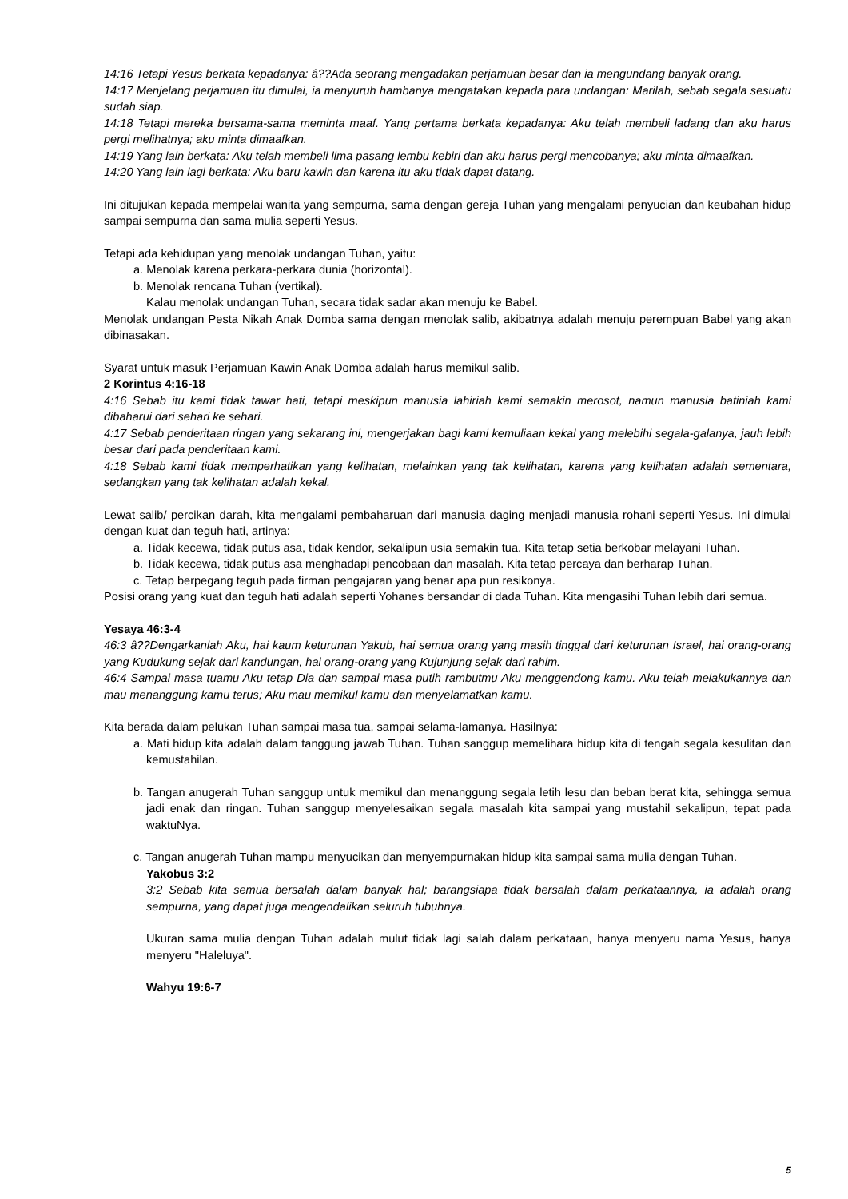14:16 Tetapi Yesus berkata kepadanya: â??Ada seorang mengadakan perjamuan besar dan ia mengundang banyak orang.
14:17 Menjelang perjamuan itu dimulai, ia menyuruh hambanya mengatakan kepada para undangan: Marilah, sebab segala sesuatu sudah siap.
14:18 Tetapi mereka bersama-sama meminta maaf. Yang pertama berkata kepadanya: Aku telah membeli ladang dan aku harus pergi melihatnya; aku minta dimaafkan.
14:19 Yang lain berkata: Aku telah membeli lima pasang lembu kebiri dan aku harus pergi mencobanya; aku minta dimaafkan.
14:20 Yang lain lagi berkata: Aku baru kawin dan karena itu aku tidak dapat datang.
Ini ditujukan kepada mempelai wanita yang sempurna, sama dengan gereja Tuhan yang mengalami penyucian dan keubahan hidup sampai sempurna dan sama mulia seperti Yesus.
Tetapi ada kehidupan yang menolak undangan Tuhan, yaitu:
a. Menolak karena perkara-perkara dunia (horizontal).
b. Menolak rencana Tuhan (vertikal).
Kalau menolak undangan Tuhan, secara tidak sadar akan menuju ke Babel.
Menolak undangan Pesta Nikah Anak Domba sama dengan menolak salib, akibatnya adalah menuju perempuan Babel yang akan dibinasakan.
Syarat untuk masuk Perjamuan Kawin Anak Domba adalah harus memikul salib.
2 Korintus 4:16-18
4:16 Sebab itu kami tidak tawar hati, tetapi meskipun manusia lahiriah kami semakin merosot, namun manusia batiniah kami dibaharui dari sehari ke sehari.
4:17 Sebab penderitaan ringan yang sekarang ini, mengerjakan bagi kami kemuliaan kekal yang melebihi segala-galanya, jauh lebih besar dari pada penderitaan kami.
4:18 Sebab kami tidak memperhatikan yang kelihatan, melainkan yang tak kelihatan, karena yang kelihatan adalah sementara, sedangkan yang tak kelihatan adalah kekal.
Lewat salib/ percikan darah, kita mengalami pembaharuan dari manusia daging menjadi manusia rohani seperti Yesus. Ini dimulai dengan kuat dan teguh hati, artinya:
a. Tidak kecewa, tidak putus asa, tidak kendor, sekalipun usia semakin tua. Kita tetap setia berkobar melayani Tuhan.
b. Tidak kecewa, tidak putus asa menghadapi pencobaan dan masalah. Kita tetap percaya dan berharap Tuhan.
c. Tetap berpegang teguh pada firman pengajaran yang benar apa pun resikonya.
Posisi orang yang kuat dan teguh hati adalah seperti Yohanes bersandar di dada Tuhan. Kita mengasihi Tuhan lebih dari semua.
Yesaya 46:3-4
46:3 â??Dengarkanlah Aku, hai kaum keturunan Yakub, hai semua orang yang masih tinggal dari keturunan Israel, hai orang-orang yang Kudukung sejak dari kandungan, hai orang-orang yang Kujunjung sejak dari rahim.
46:4 Sampai masa tuamu Aku tetap Dia dan sampai masa putih rambutmu Aku menggendong kamu. Aku telah melakukannya dan mau menanggung kamu terus; Aku mau memikul kamu dan menyelamatkan kamu.
Kita berada dalam pelukan Tuhan sampai masa tua, sampai selama-lamanya. Hasilnya:
a. Mati hidup kita adalah dalam tanggung jawab Tuhan. Tuhan sanggup memelihara hidup kita di tengah segala kesulitan dan kemustahilan.
b. Tangan anugerah Tuhan sanggup untuk memikul dan menanggung segala letih lesu dan beban berat kita, sehingga semua jadi enak dan ringan. Tuhan sanggup menyelesaikan segala masalah kita sampai yang mustahil sekalipun, tepat pada waktuNya.
c. Tangan anugerah Tuhan mampu menyucikan dan menyempurnakan hidup kita sampai sama mulia dengan Tuhan.
Yakobus 3:2
3:2 Sebab kita semua bersalah dalam banyak hal; barangsiapa tidak bersalah dalam perkataannya, ia adalah orang sempurna, yang dapat juga mengendalikan seluruh tubuhnya.
Ukuran sama mulia dengan Tuhan adalah mulut tidak lagi salah dalam perkataan, hanya menyeru nama Yesus, hanya menyeru "Haleluya".
Wahyu 19:6-7
5